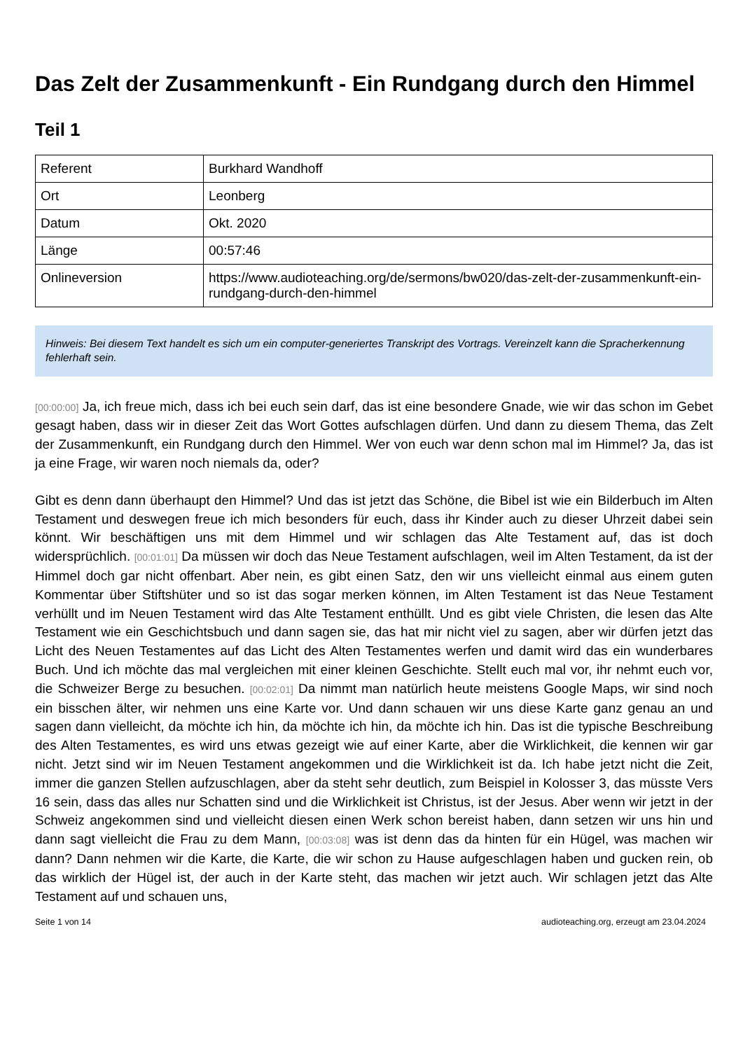Das Zelt der Zusammenkunft - Ein Rundgang durch den Himmel
Teil 1
| Referent | Burkhard Wandhoff |
| Ort | Leonberg |
| Datum | Okt. 2020 |
| Länge | 00:57:46 |
| Onlineversion | https://www.audioteaching.org/de/sermons/bw020/das-zelt-der-zusammenkunft-ein-rundgang-durch-den-himmel |
Hinweis: Bei diesem Text handelt es sich um ein computer-generiertes Transkript des Vortrags. Vereinzelt kann die Spracherkennung fehlerhaft sein.
[00:00:00] Ja, ich freue mich, dass ich bei euch sein darf, das ist eine besondere Gnade, wie wir das schon im Gebet gesagt haben, dass wir in dieser Zeit das Wort Gottes aufschlagen dürfen. Und dann zu diesem Thema, das Zelt der Zusammenkunft, ein Rundgang durch den Himmel. Wer von euch war denn schon mal im Himmel? Ja, das ist ja eine Frage, wir waren noch niemals da, oder?
Gibt es denn dann überhaupt den Himmel? Und das ist jetzt das Schöne, die Bibel ist wie ein Bilderbuch im Alten Testament und deswegen freue ich mich besonders für euch, dass ihr Kinder auch zu dieser Uhrzeit dabei sein könnt. Wir beschäftigen uns mit dem Himmel und wir schlagen das Alte Testament auf, das ist doch widersprüchlich. [00:01:01] Da müssen wir doch das Neue Testament aufschlagen, weil im Alten Testament, da ist der Himmel doch gar nicht offenbart. Aber nein, es gibt einen Satz, den wir uns vielleicht einmal aus einem guten Kommentar über Stiftshüter und so ist das sogar merken können, im Alten Testament ist das Neue Testament verhüllt und im Neuen Testament wird das Alte Testament enthüllt. Und es gibt viele Christen, die lesen das Alte Testament wie ein Geschichtsbuch und dann sagen sie, das hat mir nicht viel zu sagen, aber wir dürfen jetzt das Licht des Neuen Testamentes auf das Licht des Alten Testamentes werfen und damit wird das ein wunderbares Buch. Und ich möchte das mal vergleichen mit einer kleinen Geschichte. Stellt euch mal vor, ihr nehmt euch vor, die Schweizer Berge zu besuchen. [00:02:01] Da nimmt man natürlich heute meistens Google Maps, wir sind noch ein bisschen älter, wir nehmen uns eine Karte vor. Und dann schauen wir uns diese Karte ganz genau an und sagen dann vielleicht, da möchte ich hin, da möchte ich hin, da möchte ich hin. Das ist die typische Beschreibung des Alten Testamentes, es wird uns etwas gezeigt wie auf einer Karte, aber die Wirklichkeit, die kennen wir gar nicht. Jetzt sind wir im Neuen Testament angekommen und die Wirklichkeit ist da. Ich habe jetzt nicht die Zeit, immer die ganzen Stellen aufzuschlagen, aber da steht sehr deutlich, zum Beispiel in Kolosser 3, das müsste Vers 16 sein, dass das alles nur Schatten sind und die Wirklichkeit ist Christus, ist der Jesus. Aber wenn wir jetzt in der Schweiz angekommen sind und vielleicht diesen einen Werk schon bereist haben, dann setzen wir uns hin und dann sagt vielleicht die Frau zu dem Mann, [00:03:08] was ist denn das da hinten für ein Hügel, was machen wir dann? Dann nehmen wir die Karte, die Karte, die wir schon zu Hause aufgeschlagen haben und gucken rein, ob das wirklich der Hügel ist, der auch in der Karte steht, das machen wir jetzt auch. Wir schlagen jetzt das Alte Testament auf und schauen uns,
Seite 1 von 14 audioteaching.org, erzeugt am 23.04.2024